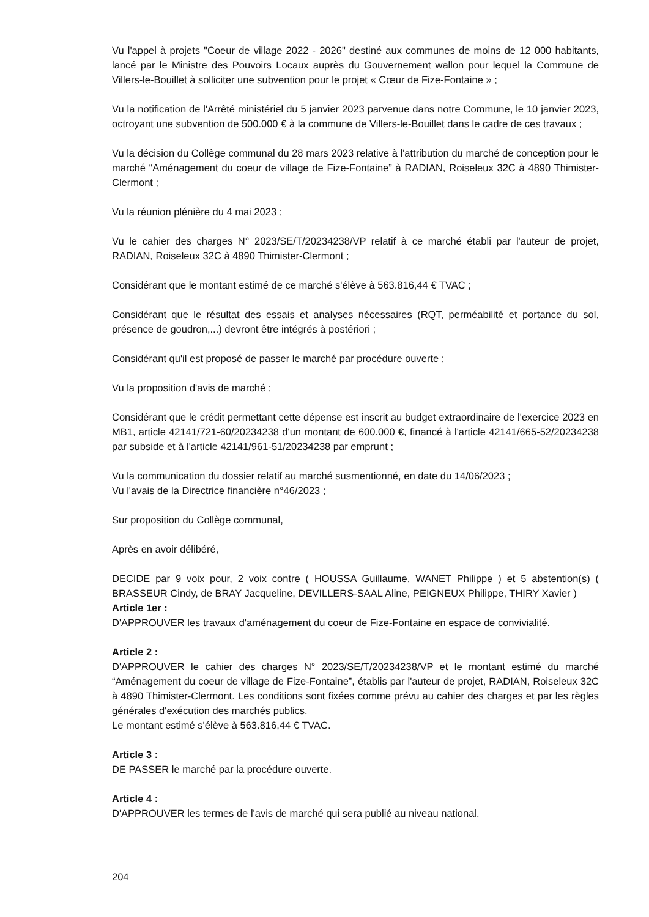Vu l'appel à projets "Coeur de village 2022 - 2026" destiné aux communes de moins de 12 000 habitants, lancé par le Ministre des Pouvoirs Locaux auprès du Gouvernement wallon pour lequel la Commune de Villers-le-Bouillet à solliciter une subvention pour le projet « Cœur de Fize-Fontaine » ;
Vu la notification de l'Arrêté ministériel du 5 janvier 2023 parvenue dans notre Commune, le 10 janvier 2023, octroyant une subvention de 500.000 € à la commune de Villers-le-Bouillet dans le cadre de ces travaux ;
Vu la décision du Collège communal du 28 mars 2023 relative à l'attribution du marché de conception pour le marché “Aménagement du coeur de village de Fize-Fontaine” à RADIAN, Roiseleux 32C à 4890 Thimister-Clermont ;
Vu la réunion plénière du 4 mai 2023 ;
Vu le cahier des charges N° 2023/SE/T/20234238/VP relatif à ce marché établi par l'auteur de projet, RADIAN, Roiseleux 32C à 4890 Thimister-Clermont ;
Considérant que le montant estimé de ce marché s'élève à 563.816,44 € TVAC ;
Considérant que le résultat des essais et analyses nécessaires (RQT, perméabilité et portance du sol, présence de goudron,...) devront être intégrés à postériori ;
Considérant qu'il est proposé de passer le marché par procédure ouverte ;
Vu la proposition d'avis de marché ;
Considérant que le crédit permettant cette dépense est inscrit au budget extraordinaire de l'exercice 2023 en MB1, article 42141/721-60/20234238 d'un montant de 600.000 €, financé à l'article 42141/665-52/20234238 par subside et à l'article 42141/961-51/20234238 par emprunt ;
Vu la communication du dossier relatif au marché susmentionné, en date du 14/06/2023 ;
Vu l'avais de la Directrice financière n°46/2023 ;
Sur proposition du Collège communal,
Après en avoir délibéré,
DECIDE par 9 voix pour, 2 voix contre ( HOUSSA Guillaume, WANET Philippe ) et 5 abstention(s) ( BRASSEUR Cindy, de BRAY Jacqueline, DEVILLERS-SAAL Aline, PEIGNEUX Philippe, THIRY Xavier )
Article 1er :
D'APPROUVER les travaux d'aménagement du coeur de Fize-Fontaine en espace de convivialité.
Article 2 :
D'APPROUVER le cahier des charges N° 2023/SE/T/20234238/VP et le montant estimé du marché “Aménagement du coeur de village de Fize-Fontaine”, établis par l'auteur de projet, RADIAN, Roiseleux 32C à 4890 Thimister-Clermont. Les conditions sont fixées comme prévu au cahier des charges et par les règles générales d'exécution des marchés publics.
Le montant estimé s'élève à 563.816,44 € TVAC.
Article 3 :
DE PASSER le marché par la procédure ouverte.
Article 4 :
D'APPROUVER les termes de l'avis de marché qui sera publié au niveau national.
204